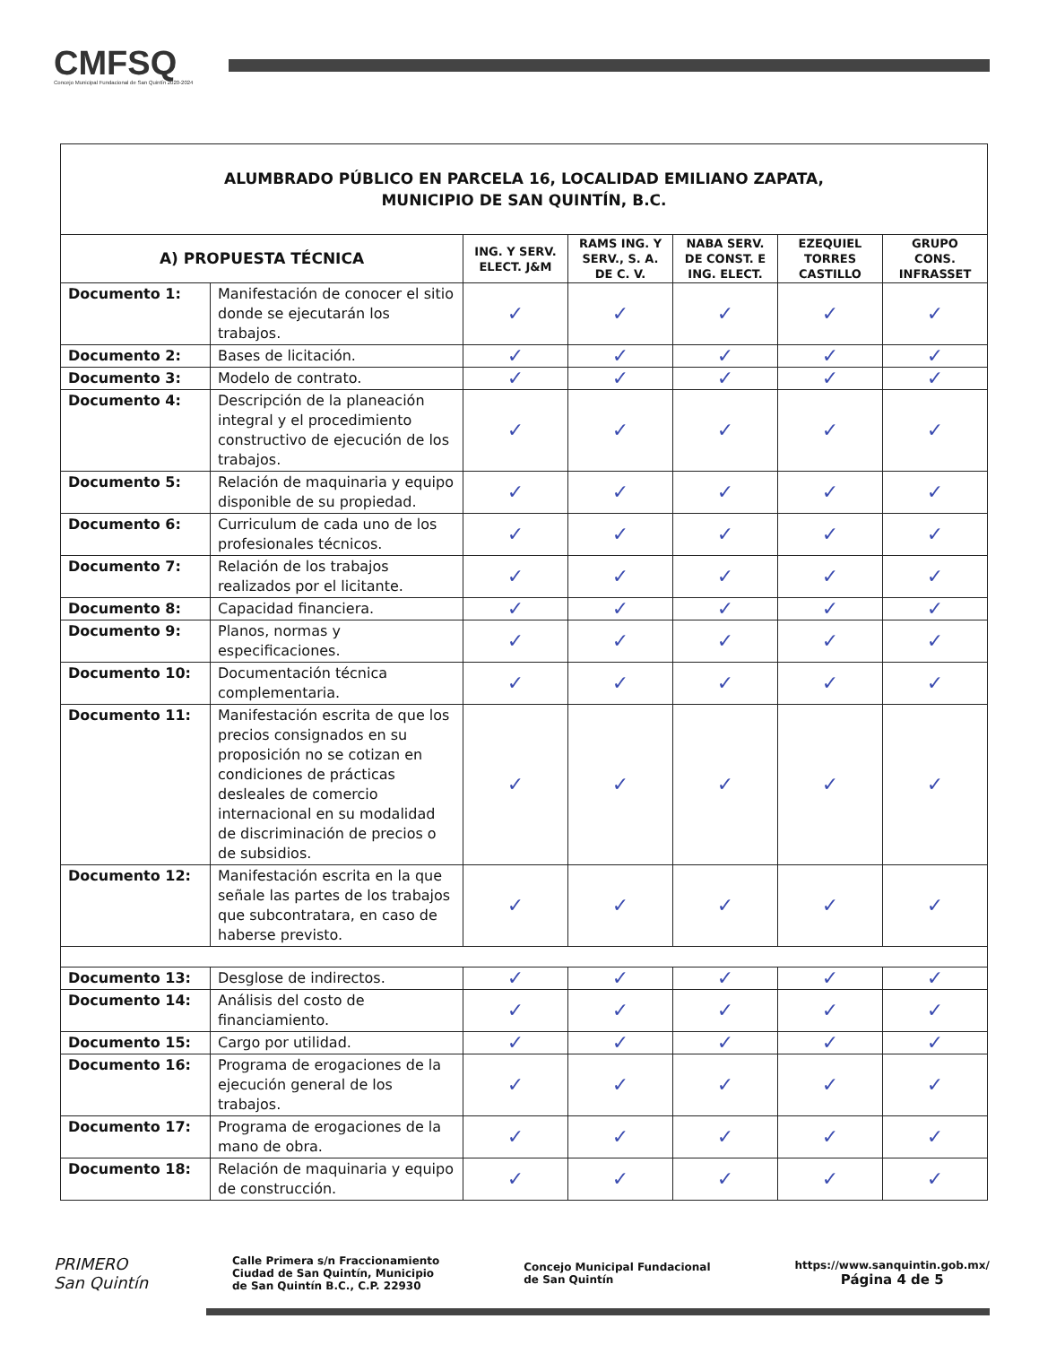CMFSQ
Concejo Municipal Fundacional de San Quintín 2020-2024
| ALUMBRADO PÚBLICO EN PARCELA 16, LOCALIDAD EMILIANO ZAPATA, MUNICIPIO DE SAN QUINTÍN, B.C. | | | | | | |
| A) PROPUESTA TÉCNICA | | ING. Y SERV. ELECT. J&M | RAMS ING. Y SERV., S. A. DE C. V. | NABA SERV. DE CONST. E ING. ELECT. | EZEQUIEL TORRES CASTILLO | GRUPO CONS. INFRASSET |
| Documento 1: | Manifestación de conocer el sitio donde se ejecutarán los trabajos. | ✓ | ✓ | ✓ | ✓ | ✓ |
| Documento 2: | Bases de licitación. | ✓ | ✓ | ✓ | ✓ | ✓ |
| Documento 3: | Modelo de contrato. | ✓ | ✓ | ✓ | ✓ | ✓ |
| Documento 4: | Descripción de la planeación integral y el procedimiento constructivo de ejecución de los trabajos. | ✓ | ✓ | ✓ | ✓ | ✓ |
| Documento 5: | Relación de maquinaria y equipo disponible de su propiedad. | ✓ | ✓ | ✓ | ✓ | ✓ |
| Documento 6: | Curriculum de cada uno de los profesionales técnicos. | ✓ | ✓ | ✓ | ✓ | ✓ |
| Documento 7: | Relación de los trabajos realizados por el licitante. | ✓ | ✓ | ✓ | ✓ | ✓ |
| Documento 8: | Capacidad financiera. | ✓ | ✓ | ✓ | ✓ | ✓ |
| Documento 9: | Planos, normas y especificaciones. | ✓ | ✓ | ✓ | ✓ | ✓ |
| Documento 10: | Documentación técnica complementaria. | ✓ | ✓ | ✓ | ✓ | ✓ |
| Documento 11: | Manifestación escrita de que los precios consignados en su proposición no se cotizan en condiciones de prácticas desleales de comercio internacional en su modalidad de discriminación de precios o de subsidios. | ✓ | ✓ | ✓ | ✓ | ✓ |
| Documento 12: | Manifestación escrita en la que señale las partes de los trabajos que subcontratara, en caso de haberse previsto. | ✓ | ✓ | ✓ | ✓ | ✓ |
| Documento 13: | Desglose de indirectos. | ✓ | ✓ | ✓ | ✓ | ✓ |
| Documento 14: | Análisis del costo de financiamiento. | ✓ | ✓ | ✓ | ✓ | ✓ |
| Documento 15: | Cargo por utilidad. | ✓ | ✓ | ✓ | ✓ | ✓ |
| Documento 16: | Programa de erogaciones de la ejecución general de los trabajos. | ✓ | ✓ | ✓ | ✓ | ✓ |
| Documento 17: | Programa de erogaciones de la mano de obra. | ✓ | ✓ | ✓ | ✓ | ✓ |
| Documento 18: | Relación de maquinaria y equipo de construcción. | ✓ | ✓ | ✓ | ✓ | ✓ |
PRIMERO
San Quintín
Calle Primera s/n Fraccionamiento
Ciudad de San Quintín, Municipio
de San Quintín B.C., C.P. 22930
Concejo Municipal Fundacional
de San Quintín
https://www.sanquintin.gob.mx/
Página 4 de 5